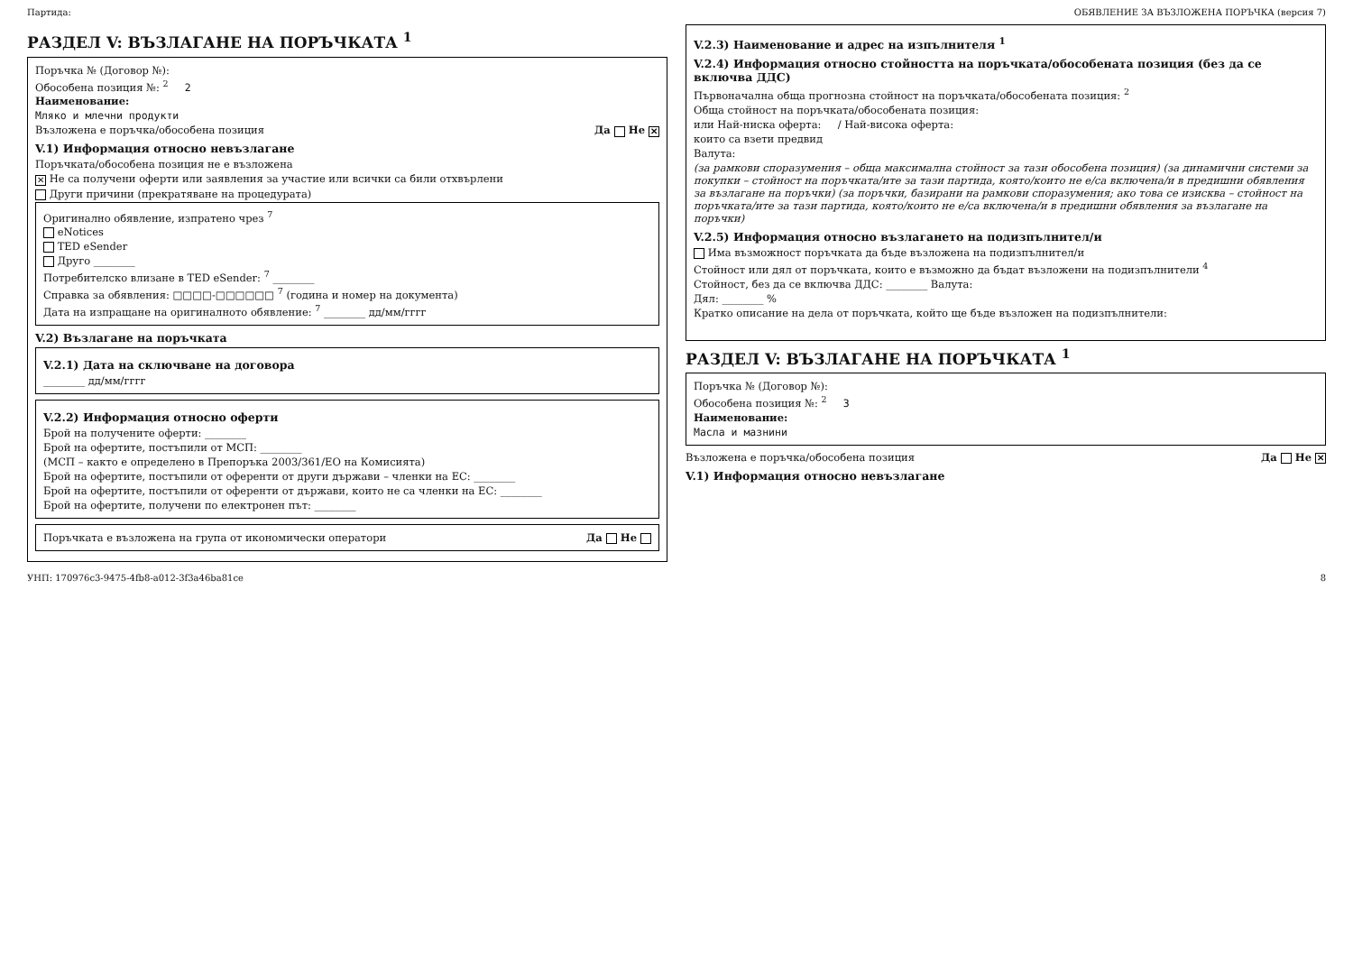Партида: ОБЯВЛЕНИЕ ЗА ВЪЗЛОЖЕНА ПОРЪЧКА (версия 7)
РАЗДЕЛ V: ВЪЗЛАГАНЕ НА ПОРЪЧКАТА <sup>1</sup>
Поръчка № (Договор №):
Обособена позиция №: <sup>2</sup> 2
Наименование:
Мляко и млечни продукти
Възложена е поръчка/обособена позиция Да Не ✕
V.1) Информация относно невъзлагане
Поръчката/обособена позиция не е възложена
✕ Не са получени оферти или заявления за участие или всички са били отхвърлени
Други причини (прекратяване на процедурата)
Оригинално обявление, изпратено чрез <sup>7</sup>
eNotices
TED eSender
Друго ________
Потребителско влизане в TED eSender: <sup>7</sup> ________
Справка за обявления: □□□□-□□□□□□ <sup>7</sup> (година и номер на документа)
Дата на изпращане на оригиналното обявление: <sup>7</sup> ________ дд/мм/гггг
V.2) Възлагане на поръчката
V.2.1) Дата на сключване на договора
________ дд/мм/гггг
V.2.2) Информация относно оферти
Брой на получените оферти: ________
Брой на офертите, постъпили от МСП: ________
(МСП – както е определено в Препоръка 2003/361/ЕО на Комисията)
Брой на офертите, постъпили от оференти от други държави – членки на ЕС: ________
Брой на офертите, постъпили от оференти от държави, които не са членки на ЕС: ________
Брой на офертите, получени по електронен път: ________
Поръчката е възложена на група от икономически оператори Да Не
V.2.3) Наименование и адрес на изпълнителя <sup>1</sup>
V.2.4) Информация относно стойността на поръчката/обособената позиция (без да се включва ДДС)
Първоначална обща прогнозна стойност на поръчката/обособената позиция: <sup>2</sup>
Обща стойност на поръчката/обособената позиция:
или Най-ниска оферта: / Най-висока оферта:
които са взети предвид
Валута:
(за рамкови споразумения – обща максимална стойност за тази обособена позиция) (за динамични системи за покупки – стойност на поръчката/ите за тази партида, която/които не е/са включена/и в предишни обявления за възлагане на поръчки) (за поръчки, базирани на рамкови споразумения; ако това се изисква – стойност на поръчката/ите за тази партида, която/които не е/са включена/и в предишни обявления за възлагане на поръчки)
V.2.5) Информация относно възлагането на подизпълнител/и
Има възможност поръчката да бъде възложена на подизпълнител/и
Стойност или дял от поръчката, които е възможно да бъдат възложени на подизпълнители <sup>4</sup>
Стойност, без да се включва ДДС: ________ Валута:
Дял: ________ %
Кратко описание на дела от поръчката, който ще бъде възложен на подизпълнители:
РАЗДЕЛ V: ВЪЗЛАГАНЕ НА ПОРЪЧКАТА <sup>1</sup>
Поръчка № (Договор №):
Обособена позиция №: <sup>2</sup> 3
Наименование:
Масла и мазнини
Възложена е поръчка/обособена позиция Да Не ✕
V.1) Информация относно невъзлагане
УНП: 170976c3-9475-4fb8-a012-3f3a46ba81ce 8